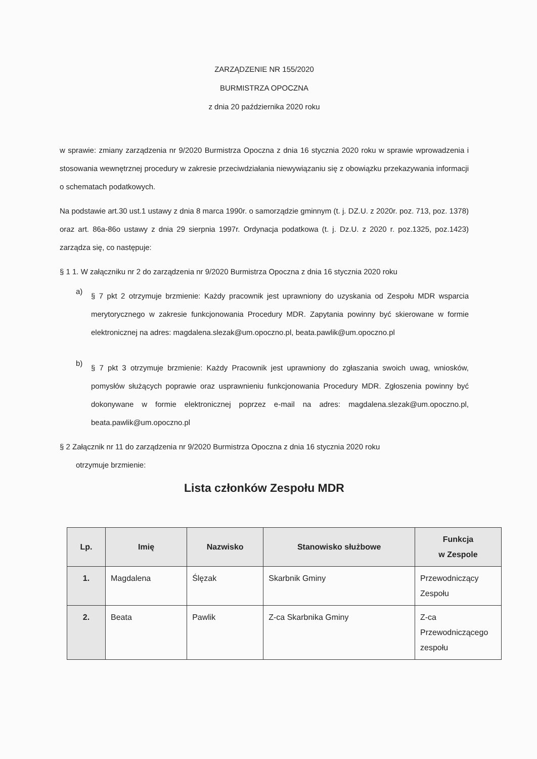ZARZĄDZENIE NR 155/2020
BURMISTRZA OPOCZNA
z dnia 20 października 2020 roku
w sprawie: zmiany zarządzenia nr 9/2020 Burmistrza Opoczna z dnia 16 stycznia 2020 roku w sprawie wprowadzenia i stosowania wewnętrznej procedury w zakresie przeciwdziałania niewywiązaniu się z obowiązku przekazywania informacji o schematach podatkowych.
Na podstawie art.30 ust.1 ustawy z dnia 8 marca 1990r. o samorządzie gminnym (t. j. DZ.U. z 2020r. poz. 713, poz. 1378) oraz art. 86a-86o ustawy z dnia 29 sierpnia 1997r. Ordynacja podatkowa (t. j. Dz.U. z 2020 r. poz.1325, poz.1423) zarządza się, co następuje:
§ 1 1. W załączniku nr 2 do zarządzenia nr 9/2020 Burmistrza Opoczna z dnia 16 stycznia 2020 roku
a)
§ 7 pkt 2 otrzymuje brzmienie: Każdy pracownik jest uprawniony do uzyskania od Zespołu MDR wsparcia merytorycznego w zakresie funkcjonowania Procedury MDR. Zapytania powinny być skierowane w formie elektronicznej na adres: magdalena.slezak@um.opoczno.pl, beata.pawlik@um.opoczno.pl
b)
§ 7 pkt 3 otrzymuje brzmienie: Każdy Pracownik jest uprawniony do zgłaszania swoich uwag, wniosków, pomysłów służących poprawie oraz usprawnieniu funkcjonowania Procedury MDR. Zgłoszenia powinny być dokonywane w formie elektronicznej poprzez e-mail na adres: magdalena.slezak@um.opoczno.pl, beata.pawlik@um.opoczno.pl
§ 2 Załącznik nr 11 do zarządzenia nr 9/2020 Burmistrza Opoczna z dnia 16 stycznia 2020 roku
otrzymuje brzmienie:
Lista członków Zespołu MDR
| Lp. | Imię | Nazwisko | Stanowisko służbowe | Funkcja w Zespole |
| --- | --- | --- | --- | --- |
| 1. | Magdalena | Ślęzak | Skarbnik Gminy | Przewodniczący Zespołu |
| 2. | Beata | Pawlik | Z-ca Skarbnika Gminy | Z-ca Przewodniczącego zespołu |